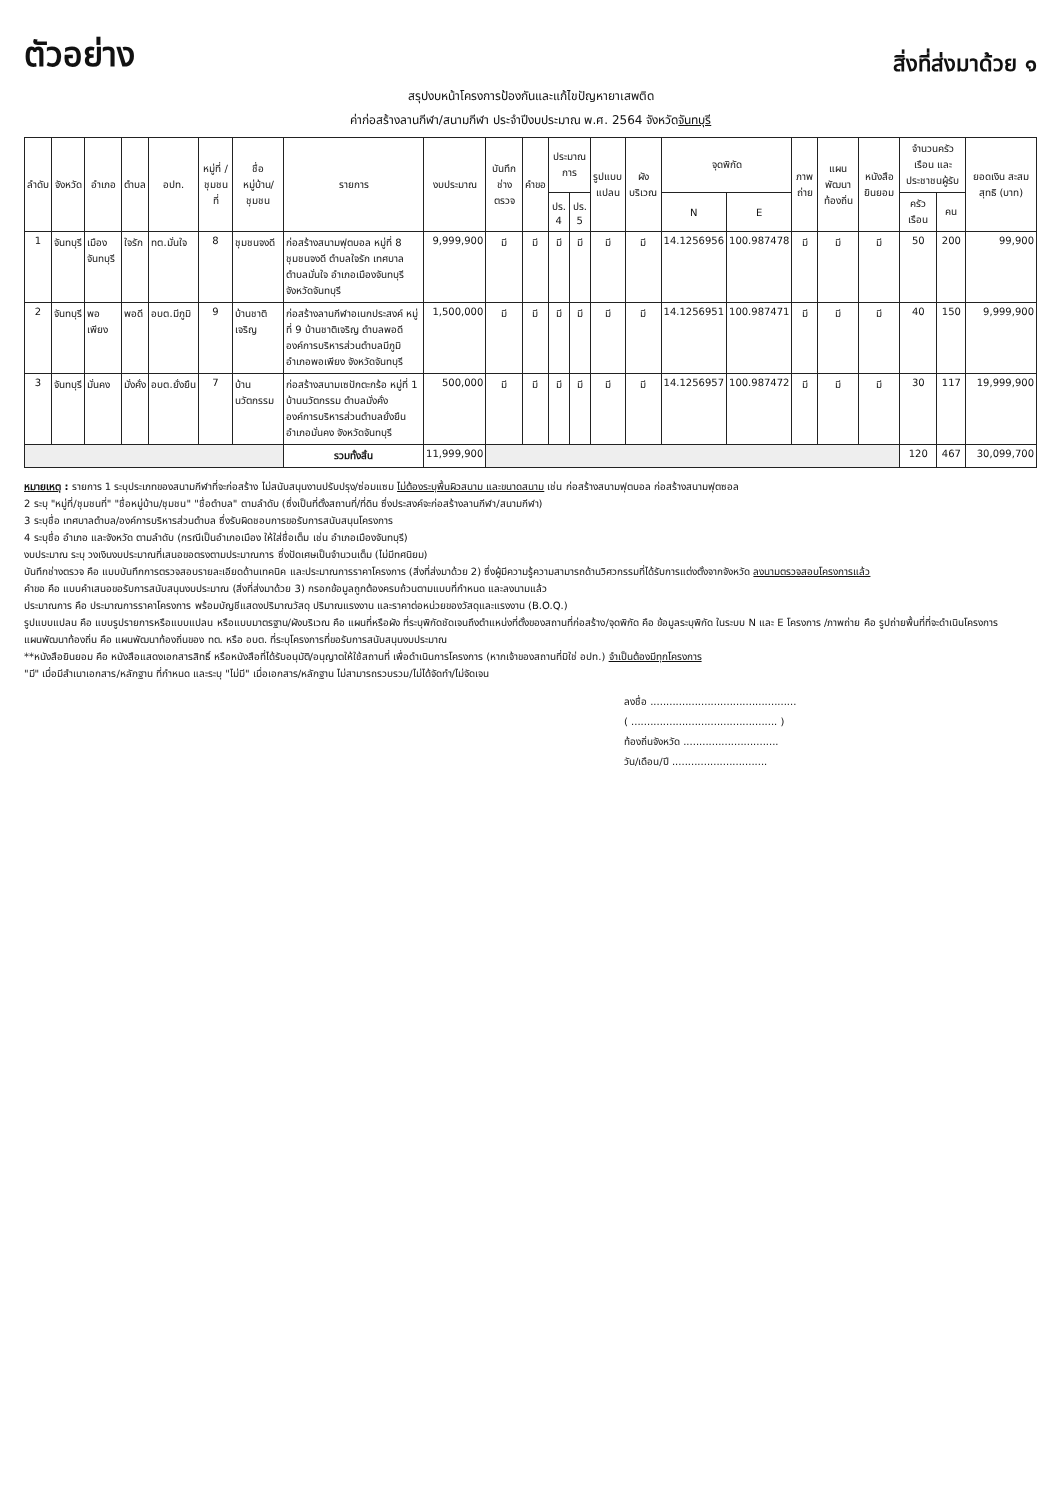ตัวอย่าง
สิ่งที่ส่งมาด้วย ๑
สรุปงบหน้าโครงการป้องกันและแก้ไขปัญหายาเสพติด
ค่าก่อสร้างลานกีฬา/สนามกีฬา ประจำปีงบประมาณ พ.ศ. 2564 จังหวัดจันทบุรี
| ลำดับ | จังหวัด | อำเภอ | ตำบล | อปท. | หมู่ที่ /ชุมชนที่ | ชื่อ หมู่บ้าน/ ชุมชน | รายการ | งบประมาณ | บันทึก ช่างตรวจ | คำขอ | ประมาณการ | | รูปแบบ แปลน | ผัง บริเวณ | จุดพิกัด | | ภาพ ถ่าย | แผน พัฒนา ท้องถิ่น | หนังสือ ยินยอม | จำนวนครัวเรือน และประชาชนผู้รับ | | ยอดเงิน สะสมสุทธิ (บาท) |
| --- | --- | --- | --- | --- | --- | --- | --- | --- | --- | --- | --- | --- | --- | --- | --- | --- | --- | --- | --- | --- | --- | --- |
| | | | | | | | | | | | ปร. 4 | ปร. 5 | | | N | E | | | | ครัวเรือน | คน | |
| 1 | จันทบุรี | เมือง จันทบุรี | ใจรัก | ทต.มั่นใจ | 8 | ชุมชนจงดี | ก่อสร้างสนามฟุตบอล หมู่ที่ 8 ชุมชนจงดี ตำบลใจรัก เทศบาลตำบลมั่นใจ อำเภอเมืองจันทบุรี จังหวัดจันทบุรี | 9,999,900 | มี | มี | มี | มี | มี | มี | 14.1256956 | 100.987478 | มี | มี | มี | 50 | 200 | 99,900 |
| 2 | จันทบุรี | พอเพียง | พอดี | อบต.มีภูมิ | 9 | บ้านชาติเจริญ | ก่อสร้างลานกีฬาอเนกประสงค์ หมู่ที่ 9 บ้านชาติเจริญ ตำบลพอดี องค์การบริหารส่วนตำบลมีภูมิ อำเภอพอเพียง จังหวัดจันทบุรี | 1,500,000 | มี | มี | มี | มี | มี | มี | 14.1256951 | 100.987471 | มี | มี | มี | 40 | 150 | 9,999,900 |
| 3 | จันทบุรี | มั่นคง | มั่งคั่ง | อบต.ยั่งยืน | 7 | บ้านนวัตกรรม | ก่อสร้างสนามเซปักตะกร้อ หมู่ที่ 1 บ้านนวัตกรรม ตำบลมั่งคั่ง องค์การบริหารส่วนตำบลยั่งยืน อำเภอมั่นคง จังหวัดจันทบุรี | 500,000 | มี | มี | มี | มี | มี | มี | 14.1256957 | 100.987472 | มี | มี | มี | 30 | 117 | 19,999,900 |
| | | | | | | | รวมทั้งสิ้น | 11,999,900 | | | | | | | | | | | | 120 | 467 | 30,099,700 |
หมายเหตุ : รายการ 1 ระบุประเภทของสนามกีฬาที่จะก่อสร้าง ไม่สนับสนุนงานปรับปรุง/ซ่อมแซม ไม่ต้องระบุพื้นผิวสนาม และขนาดสนาม เช่น ก่อสร้างสนามฟุตบอล ก่อสร้างสนามฟุตซอล
2 ระบุ "หมู่ที่/ชุมชนที่" "ชื่อหมู่บ้าน/ชุมชน" "ชื่อตำบล" ตามลำดับ (ซึ่งเป็นที่ตั้งสถานที่/ที่ดิน ซึ่งประสงค์จะก่อสร้างลานกีฬา/สนามกีฬา)
3 ระบุชื่อ เทศบาลตำบล/องค์การบริหารส่วนตำบล ซึ่งรับผิดชอบการขอรับการสนับสนุนโครงการ
4 ระบุชื่อ อำเภอ และจังหวัด ตามลำดับ (กรณีเป็นอำเภอเมือง ให้ใส่ชื่อเต็ม เช่น อำเภอเมืองจันทบุรี)
งบประมาณ ระบุ วงเงินงบประมาณที่เสนอขอตรงตามประมาณการ ซึ่งปัดเศษเป็นจำนวนเต็ม (ไม่มีทศนิยม)
บันทึกช่างตรวจ คือ แบบบันทึกการตรวจสอบรายละเอียดด้านเทคนิค และประมาณการราคาโครงการ (สิ่งที่ส่งมาด้วย 2) ซึ่งผู้มีความรู้ความสามารถด้านวิศวกรรมที่ได้รับการแต่งตั้งจากจังหวัด ลงนามตรวจสอบโครงการแล้ว
คำขอ คือ แบบคำเสนอขอรับการสนับสนุนงบประมาณ (สิ่งที่ส่งมาด้วย 3) กรอกข้อมูลถูกต้องครบถ้วนตามแบบที่กำหนด และลงนามแล้ว
ประมาณการ คือ ประมาณการราคาโครงการ พร้อมบัญชีแสดงปริมาณวัสดุ ปริมาณแรงงาน และราคาต่อหน่วยของวัสดุและแรงงาน (B.O.Q.)
รูปแบบแปลน คือ แบบรูปรายการหรือแบบแปลน หรือแบบมาตรฐาน/ผังบริเวณ คือ แผนที่หรือผัง ที่ระบุพิกัดชัดเจนถึงตำแหน่งที่ตั้งของสถานที่ก่อสร้าง/จุดพิกัด คือ ข้อมูลระบุพิกัด ในระบบ N และ E โครงการ /ภาพถ่าย คือ รูปถ่ายพื้นที่ที่จะดำเนินโครงการ
แผนพัฒนาท้องถิ่น คือ แผนพัฒนาท้องถิ่นของ ทต. หรือ อบต. ที่ระบุโครงการที่ขอรับการสนับสนุนงบประมาณ
**หนังสือยินยอม คือ หนังสือแสดงเอกสารสิทธิ์ หรือหนังสือที่ได้รับอนุมัติ/อนุญาตให้ใช้สถานที่ เพื่อดำเนินการโครงการ (หากเจ้าของสถานที่มิใช่ อปท.) จำเป็นต้องมีทุกโครงการ
"มี" เมื่อมีสำเนาเอกสาร/หลักฐาน ที่กำหนด และระบุ "ไม่มี" เมื่อเอกสาร/หลักฐาน ไม่สามารถรวบรวม/ไม่ได้จัดทำ/ไม่จัดเจน
ลงชื่อ ..............................................
( .............................................. )
ท้องถิ่นจังหวัด ..............................
วัน/เดือน/ปี ..............................